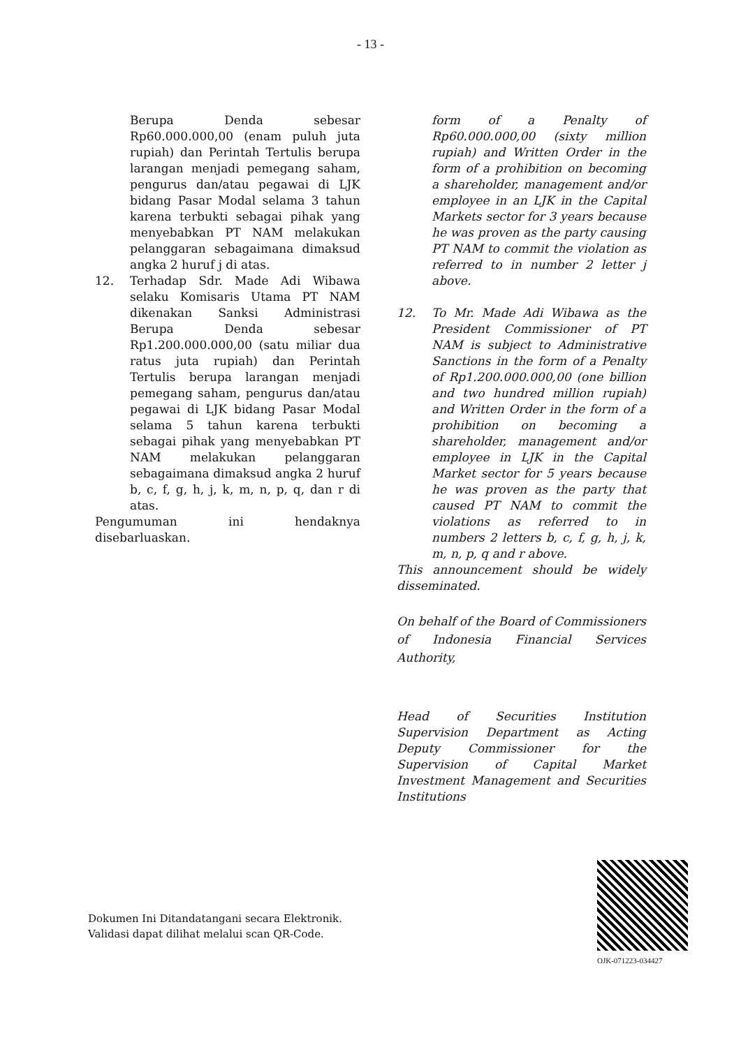- 13 -
Berupa Denda sebesar Rp60.000.000,00 (enam puluh juta rupiah) dan Perintah Tertulis berupa larangan menjadi pemegang saham, pengurus dan/atau pegawai di LJK bidang Pasar Modal selama 3 tahun karena terbukti sebagai pihak yang menyebabkan PT NAM melakukan pelanggaran sebagaimana dimaksud angka 2 huruf j di atas.
12. Terhadap Sdr. Made Adi Wibawa selaku Komisaris Utama PT NAM dikenakan Sanksi Administrasi Berupa Denda sebesar Rp1.200.000.000,00 (satu miliar dua ratus juta rupiah) dan Perintah Tertulis berupa larangan menjadi pemegang saham, pengurus dan/atau pegawai di LJK bidang Pasar Modal selama 5 tahun karena terbukti sebagai pihak yang menyebabkan PT NAM melakukan pelanggaran sebagaimana dimaksud angka 2 huruf b, c, f, g, h, j, k, m, n, p, q, dan r di atas.
Pengumuman ini hendaknya disebarluaskan.
form of a Penalty of Rp60.000.000,00 (sixty million rupiah) and Written Order in the form of a prohibition on becoming a shareholder, management and/or employee in an LJK in the Capital Markets sector for 3 years because he was proven as the party causing PT NAM to commit the violation as referred to in number 2 letter j above.
12. To Mr. Made Adi Wibawa as the President Commissioner of PT NAM is subject to Administrative Sanctions in the form of a Penalty of Rp1.200.000.000,00 (one billion and two hundred million rupiah) and Written Order in the form of a prohibition on becoming a shareholder, management and/or employee in LJK in the Capital Market sector for 5 years because he was proven as the party that caused PT NAM to commit the violations as referred to in numbers 2 letters b, c, f, g, h, j, k, m, n, p, q and r above.
This announcement should be widely disseminated.
On behalf of the Board of Commissioners of Indonesia Financial Services Authority,
Head of Securities Institution Supervision Department as Acting Deputy Commissioner for the Supervision of Capital Market Investment Management and Securities Institutions
Dokumen Ini Ditandatangani secara Elektronik.
Validasi dapat dilihat melalui scan QR-Code.
OJK-071223-034427